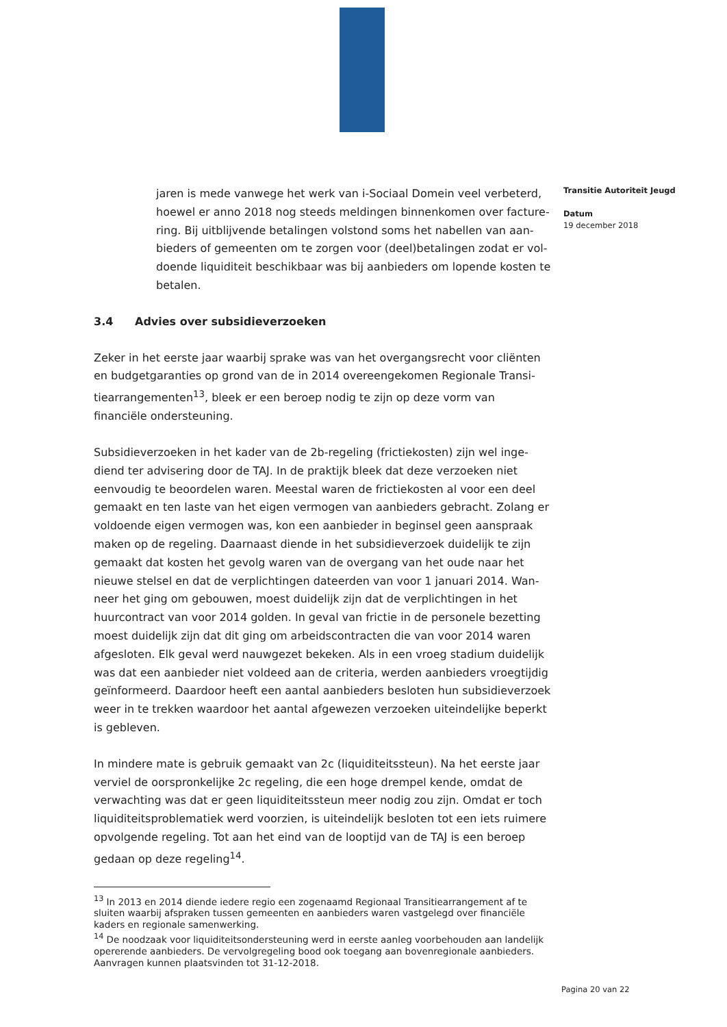jaren is mede vanwege het werk van i-Sociaal Domein veel verbeterd, hoewel er anno 2018 nog steeds meldingen binnenkomen over facture-ring. Bij uitblijvende betalingen volstond soms het nabellen van aan-bieders of gemeenten om te zorgen voor (deel)betalingen zodat er vol-doende liquiditeit beschikbaar was bij aanbieders om lopende kosten te betalen.
3.4 Advies over subsidieverzoeken
Zeker in het eerste jaar waarbij sprake was van het overgangsrecht voor cliënten en budgetgaranties op grond van de in 2014 overeengekomen Regionale Transi-tiearrangementen<sup>13</sup>, bleek er een beroep nodig te zijn op deze vorm van financiële ondersteuning.
Subsidieverzoeken in het kader van de 2b-regeling (frictiekosten) zijn wel inge-diend ter advisering door de TAJ. In de praktijk bleek dat deze verzoeken niet eenvoudig te beoordelen waren. Meestal waren de frictiekosten al voor een deel gemaakt en ten laste van het eigen vermogen van aanbieders gebracht. Zolang er voldoende eigen vermogen was, kon een aanbieder in beginsel geen aanspraak maken op de regeling. Daarnaast diende in het subsidieverzoek duidelijk te zijn gemaakt dat kosten het gevolg waren van de overgang van het oude naar het nieuwe stelsel en dat de verplichtingen dateerden van voor 1 januari 2014. Wan-neer het ging om gebouwen, moest duidelijk zijn dat de verplichtingen in het huurcontract van voor 2014 golden. In geval van frictie in de personele bezetting moest duidelijk zijn dat dit ging om arbeidscontracten die van voor 2014 waren afgesloten. Elk geval werd nauwgezet bekeken. Als in een vroeg stadium duidelijk was dat een aanbieder niet voldeed aan de criteria, werden aanbieders vroegtijdig geïnformeerd. Daardoor heeft een aantal aanbieders besloten hun subsidieverzoek weer in te trekken waardoor het aantal afgewezen verzoeken uiteindelijke beperkt is gebleven.
In mindere mate is gebruik gemaakt van 2c (liquiditeitssteun). Na het eerste jaar verviel de oorspronkelijke 2c regeling, die een hoge drempel kende, omdat de verwachting was dat er geen liquiditeitssteun meer nodig zou zijn. Omdat er toch liquiditeitsproblematiek werd voorzien, is uiteindelijk besloten tot een iets ruimere opvolgende regeling. Tot aan het eind van de looptijd van de TAJ is een beroep gedaan op deze regeling<sup>14</sup>.
<sup>13</sup> In 2013 en 2014 diende iedere regio een zogenaamd Regionaal Transitiearrangement af te sluiten waarbij afspraken tussen gemeenten en aanbieders waren vastgelegd over financiële kaders en regionale samenwerking.
<sup>14</sup> De noodzaak voor liquiditeitsondersteuning werd in eerste aanleg voorbehouden aan landelijk opererende aanbieders. De vervolgregeling bood ook toegang aan bovenregionale aanbieders. Aanvragen kunnen plaatsvinden tot 31-12-2018.
Transitie Autoriteit Jeugd
Datum
19 december 2018
Pagina 20 van 22